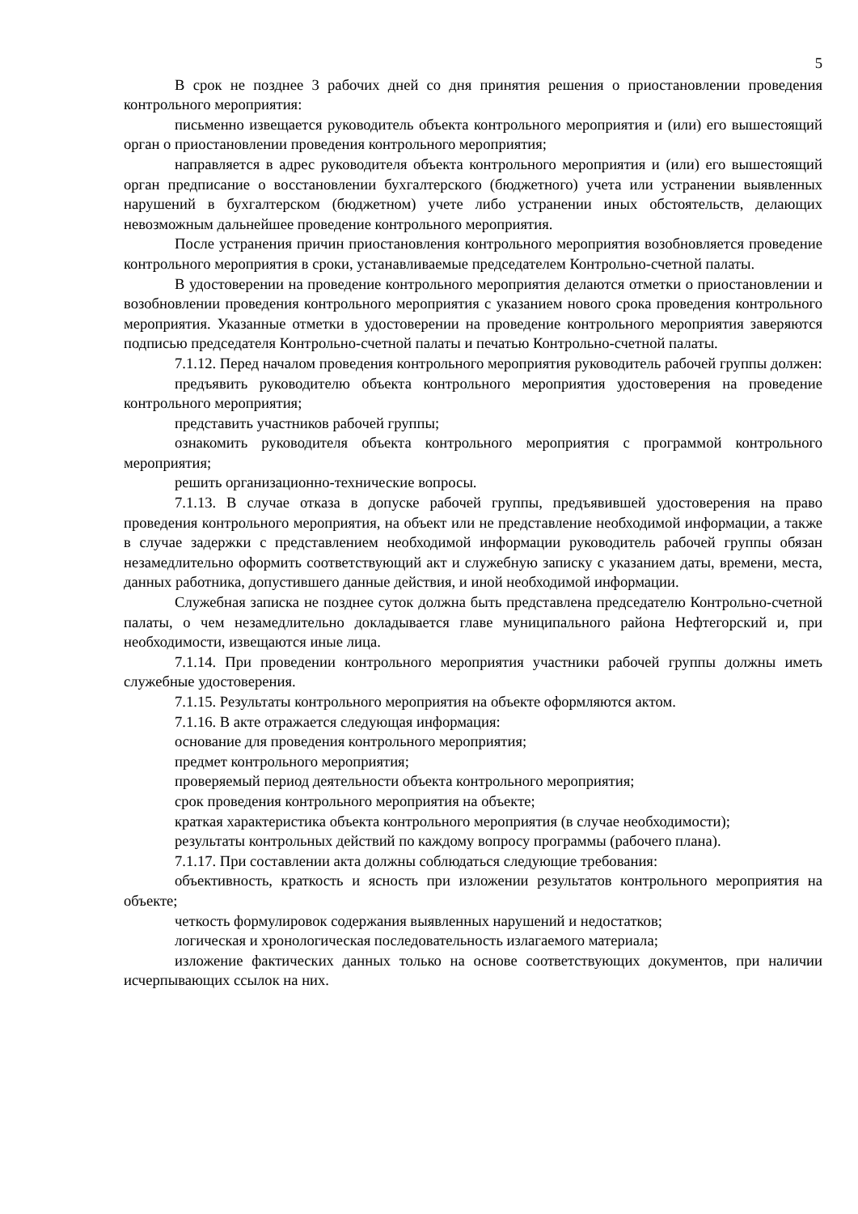5
В срок не позднее 3 рабочих дней со дня принятия решения о приостановлении проведения контрольного мероприятия:
письменно извещается руководитель объекта контрольного мероприятия и (или) его вышестоящий орган о приостановлении проведения контрольного мероприятия;
направляется в адрес руководителя объекта контрольного мероприятия и (или) его вышестоящий орган предписание о восстановлении бухгалтерского (бюджетного) учета или устранении выявленных нарушений в бухгалтерском (бюджетном) учете либо устранении иных обстоятельств, делающих невозможным дальнейшее проведение контрольного мероприятия.
После устранения причин приостановления контрольного мероприятия возобновляется проведение контрольного мероприятия в сроки, устанавливаемые председателем Контрольно-счетной палаты.
В удостоверении на проведение контрольного мероприятия делаются отметки о приостановлении и возобновлении проведения контрольного мероприятия с указанием нового срока проведения контрольного мероприятия. Указанные отметки в удостоверении на проведение контрольного мероприятия заверяются подписью председателя Контрольно-счетной палаты и печатью Контрольно-счетной палаты.
7.1.12. Перед началом проведения контрольного мероприятия руководитель рабочей группы должен:
предъявить руководителю объекта контрольного мероприятия удостоверения на проведение контрольного мероприятия;
представить участников рабочей группы;
ознакомить руководителя объекта контрольного мероприятия с программой контрольного мероприятия;
решить организационно-технические вопросы.
7.1.13. В случае отказа в допуске рабочей группы, предъявившей удостоверения на право проведения контрольного мероприятия, на объект или не представление необходимой информации, а также в случае задержки с представлением необходимой информации руководитель рабочей группы обязан незамедлительно оформить соответствующий акт и служебную записку с указанием даты, времени, места, данных работника, допустившего данные действия, и иной необходимой информации.
Служебная записка не позднее суток должна быть представлена председателю Контрольно-счетной палаты, о чем незамедлительно докладывается главе муниципального района Нефтегорский и, при необходимости, извещаются иные лица.
7.1.14. При проведении контрольного мероприятия участники рабочей группы должны иметь служебные удостоверения.
7.1.15. Результаты контрольного мероприятия на объекте оформляются актом.
7.1.16. В акте отражается следующая информация:
основание для проведения контрольного мероприятия;
предмет контрольного мероприятия;
проверяемый период деятельности объекта контрольного мероприятия;
срок проведения контрольного мероприятия на объекте;
краткая характеристика объекта контрольного мероприятия (в случае необходимости);
результаты контрольных действий по каждому вопросу программы (рабочего плана).
7.1.17. При составлении акта должны соблюдаться следующие требования:
объективность, краткость и ясность при изложении результатов контрольного мероприятия на объекте;
четкость формулировок содержания выявленных нарушений и недостатков;
логическая и хронологическая последовательность излагаемого материала;
изложение фактических данных только на основе соответствующих документов, при наличии исчерпывающих ссылок на них.